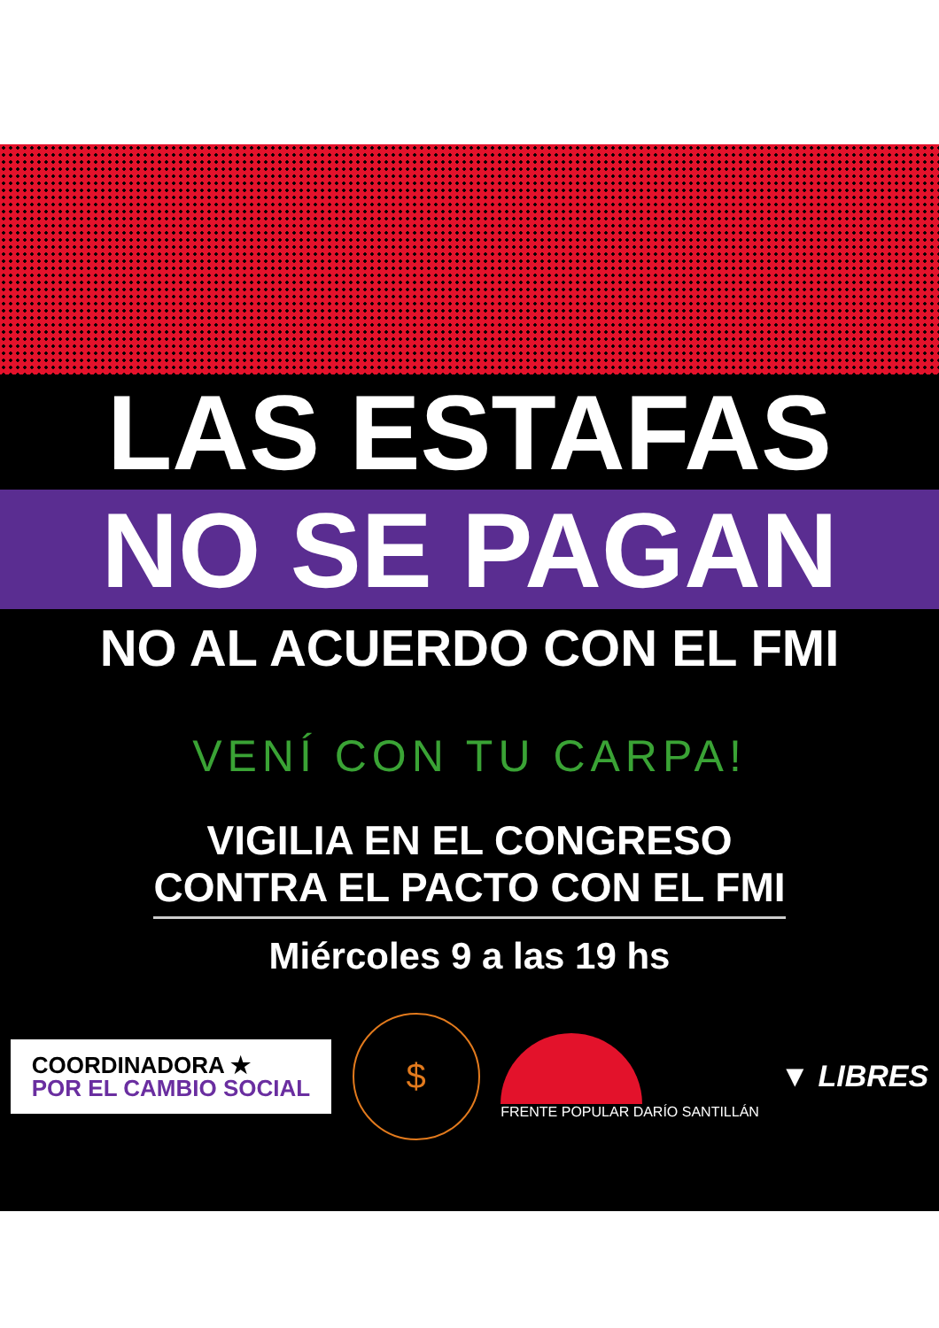LAS ESTAFAS
NO SE PAGAN
NO AL ACUERDO CON EL FMI
VENÍ CON TU CARPA!
VIGILIA EN EL CONGRESO
CONTRA EL PACTO CON EL FMI
Miércoles 9 a las 19 hs
COORDINADORA ★
POR EL CAMBIO SOCIAL
$
FRENTE POPULAR DARÍO SANTILLÁN
▼ LIBRES